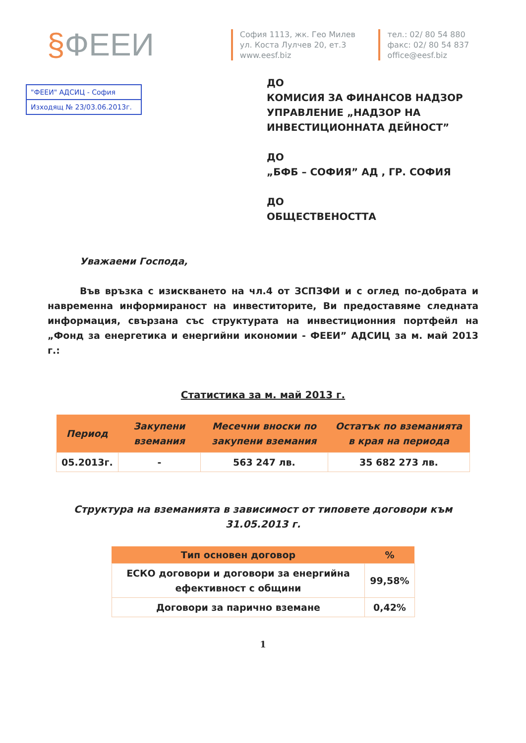§ФЕЕИ
София 1113, жк. Гео Милев
ул. Коста Лулчев 20, ет.3
www.eesf.biz
тел.: 02/ 80 54 880
факс: 02/ 80 54 837
office@eesf.biz
"ФЕЕИ" АДСИЦ - София
Изходящ № 23/03.06.2013г.
ДО
КОМИСИЯ ЗА ФИНАНСОВ НАДЗОР
УПРАВЛЕНИЕ „НАДЗОР НА
ИНВЕСТИЦИОННАТА ДЕЙНОСТ”
ДО
„БФБ – СОФИЯ” АД , ГР. СОФИЯ
ДО
ОБЩЕСТВЕНОСТТА
Уважаеми Господа,
Във връзка с изискването на чл.4 от ЗСПЗФИ и с оглед по-добрата и навременна информираност на инвеститорите, Ви предоставяме следната информация, свързана със структурата на инвестиционния портфейл на „Фонд за енергетика и енергийни икономии - ФЕЕИ” АДСИЦ за м. май 2013 г.:
Статистика за м. май 2013 г.
| Период | Закупени вземания | Месечни вноски по закупени вземания | Остатък по вземанията в края на периода |
| --- | --- | --- | --- |
| 05.2013г. | - | 563 247 лв. | 35 682 273 лв. |
Структура на вземанията в зависимост от типовете договори към 31.05.2013 г.
| Тип основен договор | % |
| --- | --- |
| ЕСКО договори и договори за енергийна ефективност с общини | 99,58% |
| Договори за парично вземане | 0,42% |
1